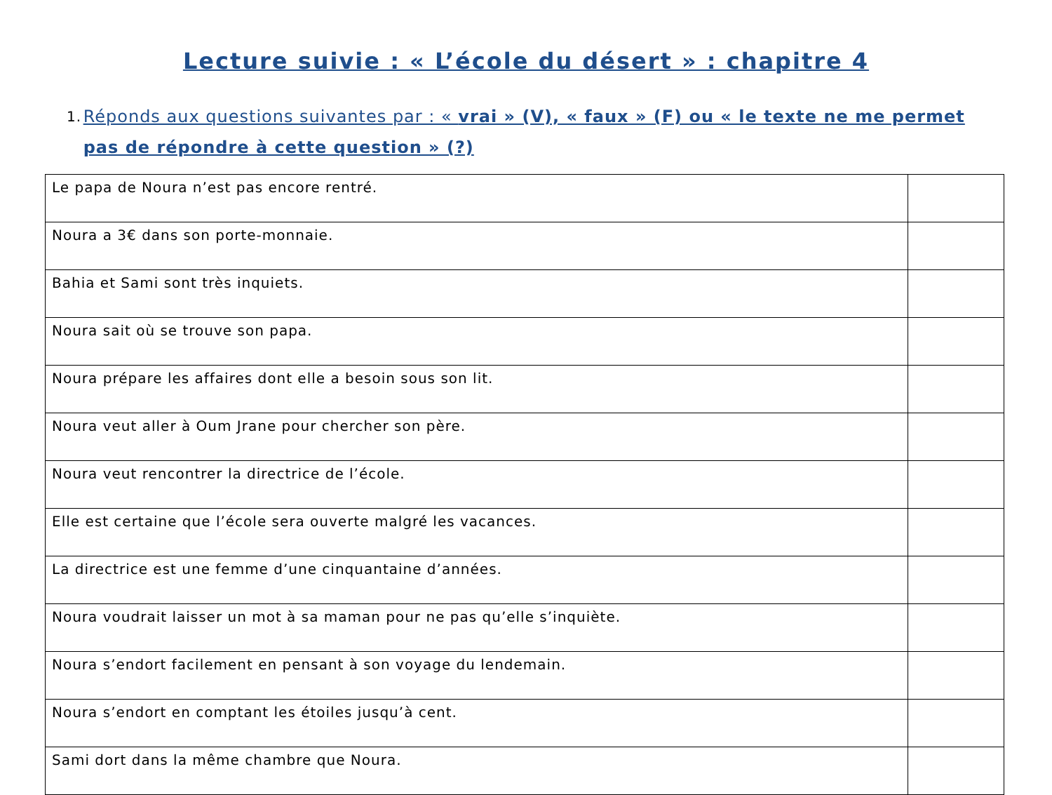Lecture suivie : « L’école du désert » : chapitre 4
1. Réponds aux questions suivantes par : « vrai » (V), « faux » (F) ou « le texte ne me permet pas de répondre à cette question » (?)
| Le papa de Noura n’est pas encore rentré. | |
| Noura a 3€ dans son porte-monnaie. | |
| Bahia et Sami sont très inquiets. | |
| Noura sait où se trouve son papa. | |
| Noura prépare les affaires dont elle a besoin sous son lit. | |
| Noura veut aller à Oum Jrane pour chercher son père. | |
| Noura veut rencontrer la directrice de l’école. | |
| Elle est certaine que l’école sera ouverte malgré les vacances. | |
| La directrice est une femme d’une cinquantaine d’années. | |
| Noura voudrait laisser un mot à sa maman pour ne pas qu’elle s’inquiète. | |
| Noura s’endort facilement en pensant à son voyage du lendemain. | |
| Noura s’endort en comptant les étoiles jusqu’à cent. | |
| Sami dort dans la même chambre que Noura. | |